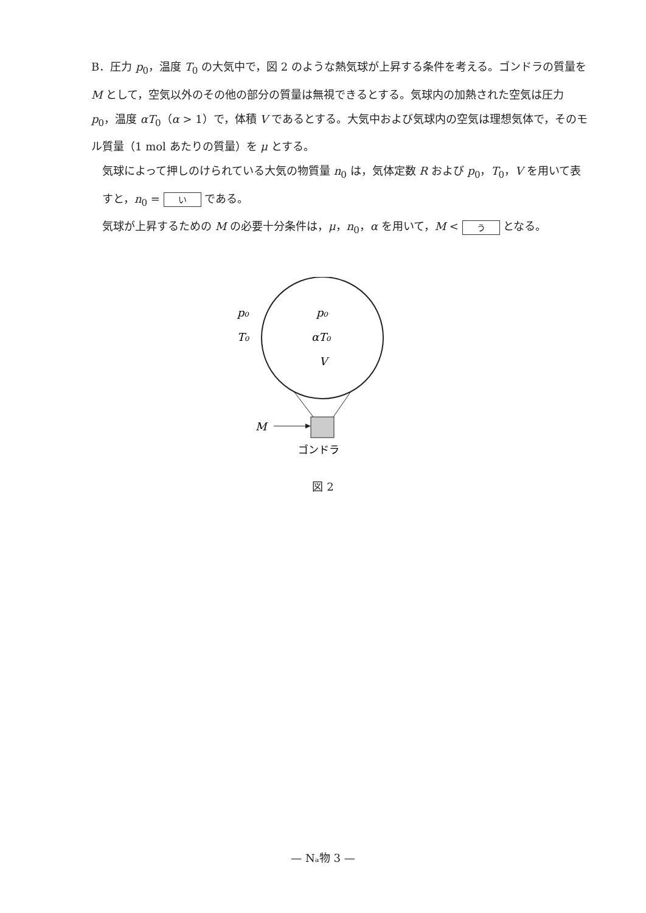B．圧力 p<sub>0</sub>，温度 T<sub>0</sub> の大気中で，図 2 のような熱気球が上昇する条件を考える。ゴンドラの質量を M として，空気以外のその他の部分の質量は無視できるとする。気球内の加熱された空気は圧力 p<sub>0</sub>，温度 αT<sub>0</sub>（α > 1）で，体積 V であるとする。大気中および気球内の空気は理想気体で，そのモル質量（1 mol あたりの質量）を μ とする。
気球によって押しのけられている大気の物質量 n<sub>0</sub> は，気体定数 R および p<sub>0</sub>，T<sub>0</sub>，V を用いて表すと，n<sub>0</sub> = い である。
気球が上昇するための M の必要十分条件は，μ，n<sub>0</sub>，α を用いて，M < う となる。
p₀
T₀
p₀
αT₀
V
M
ゴンドラ
図 2
— Nₐ物 3 —